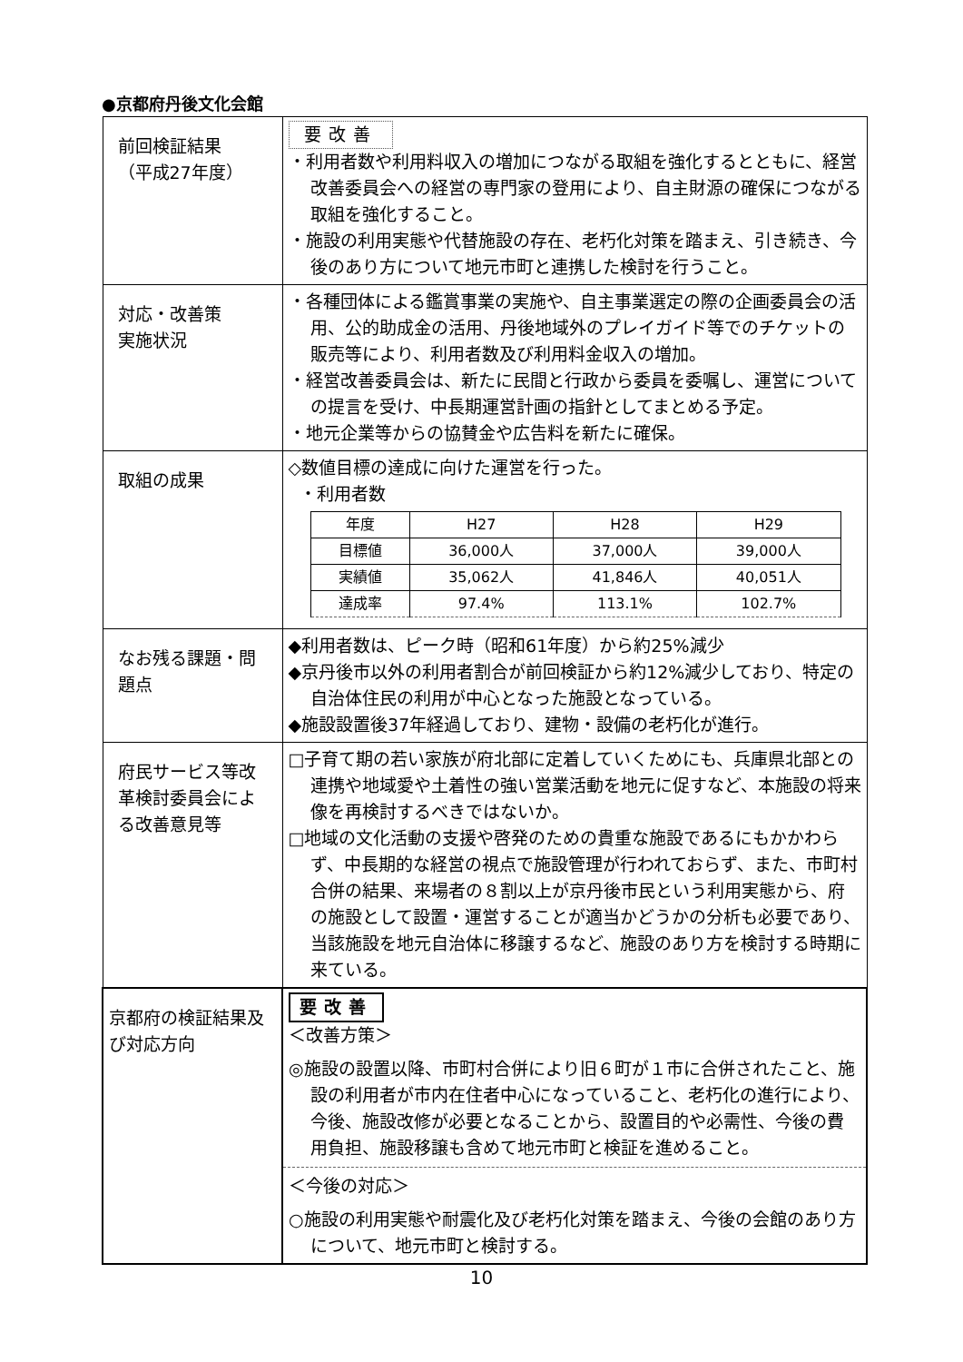●京都府丹後文化会館
| 前回検証結果 （平成27年度） | 要改善 ・利用者数や利用料収入の増加につながる取組を強化するとともに、経営改善委員会への経営の専門家の登用により、自主財源の確保につながる取組を強化すること。 ・施設の利用実態や代替施設の存在、老朽化対策を踏まえ、引き続き、今後のあり方について地元市町と連携した検討を行うこと。 |
| 対応・改善策 実施状況 | ・各種団体による鑑賞事業の実施や、自主事業選定の際の企画委員会の活用、公的助成金の活用、丹後地域外のプレイガイド等でのチケットの販売等により、利用者数及び利用料金収入の増加。 ・経営改善委員会は、新たに民間と行政から委員を委嘱し、運営についての提言を受け、中長期運営計画の指針としてまとめる予定。 ・地元企業等からの協賛金や広告料を新たに確保。 |
| 取組の成果 | ◇数値目標の達成に向けた運営を行った。 ・利用者数 / 年度 / H27 / H28 / H29 / / --- / --- / --- / --- / / 目標値 / 36,000人 / 37,000人 / 39,000人 / / 実績値 / 35,062人 / 41,846人 / 40,051人 / / 達成率 / 97.4% / 113.1% / 102.7% / |
| なお残る課題・問題点 | ◆利用者数は、ピーク時（昭和61年度）から約25%減少 ◆京丹後市以外の利用者割合が前回検証から約12%減少しており、特定の自治体住民の利用が中心となった施設となっている。 ◆施設設置後37年経過しており、建物・設備の老朽化が進行。 |
| 府民サービス等改革検討委員会による改善意見等 | □子育て期の若い家族が府北部に定着していくためにも、兵庫県北部との連携や地域愛や土着性の強い営業活動を地元に促すなど、本施設の将来像を再検討するべきではないか。 □地域の文化活動の支援や啓発のための貴重な施設であるにもかかわらず、中長期的な経営の視点で施設管理が行われておらず、また、市町村合併の結果、来場者の８割以上が京丹後市民という利用実態から、府の施設として設置・運営することが適当かどうかの分析も必要であり、当該施設を地元自治体に移譲するなど、施設のあり方を検討する時期に来ている。 |
| 京都府の検証結果及び対応方向 | 要改善 ＜改善方策＞ ◎施設の設置以降、市町村合併により旧６町が１市に合併されたこと、施設の利用者が市内在住者中心になっていること、老朽化の進行により、今後、施設改修が必要となることから、設置目的や必需性、今後の費用負担、施設移譲も含めて地元市町と検証を進めること。 ＜今後の対応＞ ○施設の利用実態や耐震化及び老朽化対策を踏まえ、今後の会館のあり方について、地元市町と検討する。 |
10